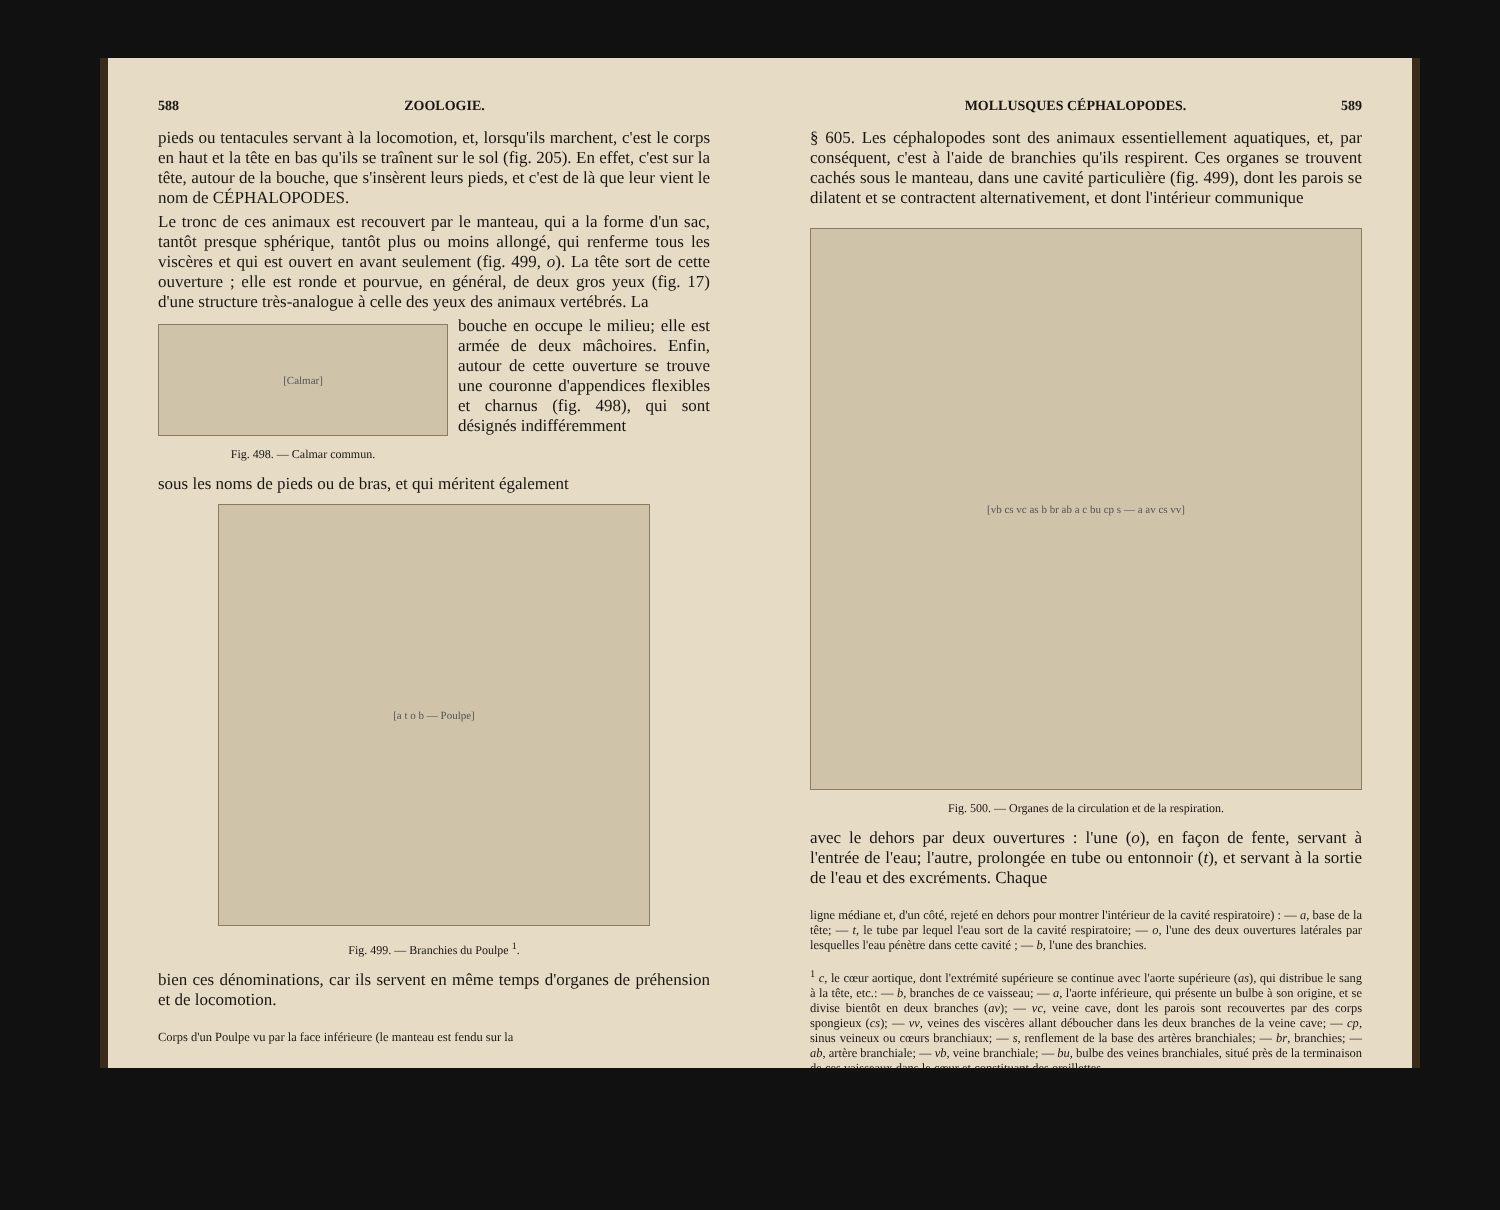588 ZOOLOGIE.
pieds ou tentacules servant à la locomotion, et, lorsqu'ils marchent, c'est le corps en haut et la tête en bas qu'ils se traînent sur le sol (fig. 205). En effet, c'est sur la tête, autour de la bouche, que s'insèrent leurs pieds, et c'est de là que leur vient le nom de CÉPHALOPODES.
Le tronc de ces animaux est recouvert par le manteau, qui a la forme d'un sac, tantôt presque sphérique, tantôt plus ou moins allongé, qui renferme tous les viscères et qui est ouvert en avant seulement (fig. 499, o). La tête sort de cette ouverture ; elle est ronde et pourvue, en général, de deux gros yeux (fig. 17) d'une structure très-analogue à celle des yeux des animaux vertébrés. La
[Calmar]
Fig. 498. — Calmar commun.
bouche en occupe le milieu; elle est armée de deux mâchoires. Enfin, autour de cette ouverture se trouve une couronne d'appendices flexibles et charnus (fig. 498), qui sont désignés indifféremment
sous les noms de pieds ou de bras, et qui méritent également
[a t o b — Poulpe]
Fig. 499. — Branchies du Poulpe <sup>1</sup>.
bien ces dénominations, car ils servent en même temps d'organes de préhension et de locomotion.
Corps d'un Poulpe vu par la face inférieure (le manteau est fendu sur la
MOLLUSQUES CÉPHALOPODES. 589
§ 605. Les céphalopodes sont des animaux essentiellement aquatiques, et, par conséquent, c'est à l'aide de branchies qu'ils respirent. Ces organes se trouvent cachés sous le manteau, dans une cavité particulière (fig. 499), dont les parois se dilatent et se contractent alternativement, et dont l'intérieur communique
[vb cs vc as b br ab a c bu cp s — a av cs vv]
Fig. 500. — Organes de la circulation et de la respiration.
avec le dehors par deux ouvertures : l'une (o), en façon de fente, servant à l'entrée de l'eau; l'autre, prolongée en tube ou entonnoir (t), et servant à la sortie de l'eau et des excréments. Chaque
ligne médiane et, d'un côté, rejeté en dehors pour montrer l'intérieur de la cavité respiratoire) : — a, base de la tête; — t, le tube par lequel l'eau sort de la cavité respiratoire; — o, l'une des deux ouvertures latérales par lesquelles l'eau pénètre dans cette cavité ; — b, l'une des branchies.
<sup>1</sup> c, le cœur aortique, dont l'extrémité supérieure se continue avec l'aorte supérieure (as), qui distribue le sang à la tête, etc.: — b, branches de ce vaisseau; — a, l'aorte inférieure, qui présente un bulbe à son origine, et se divise bientôt en deux branches (av); — vc, veine cave, dont les parois sont recouvertes par des corps spongieux (cs); — vv, veines des viscères allant déboucher dans les deux branches de la veine cave; — cp, sinus veineux ou cœurs branchiaux; — s, renflement de la base des artères branchiales; — br, branchies; — ab, artère branchiale; — vb, veine branchiale; — bu, bulbe des veines branchiales, situé près de la terminaison de ces vaisseaux dans le cœur et constituant des oreillettes.